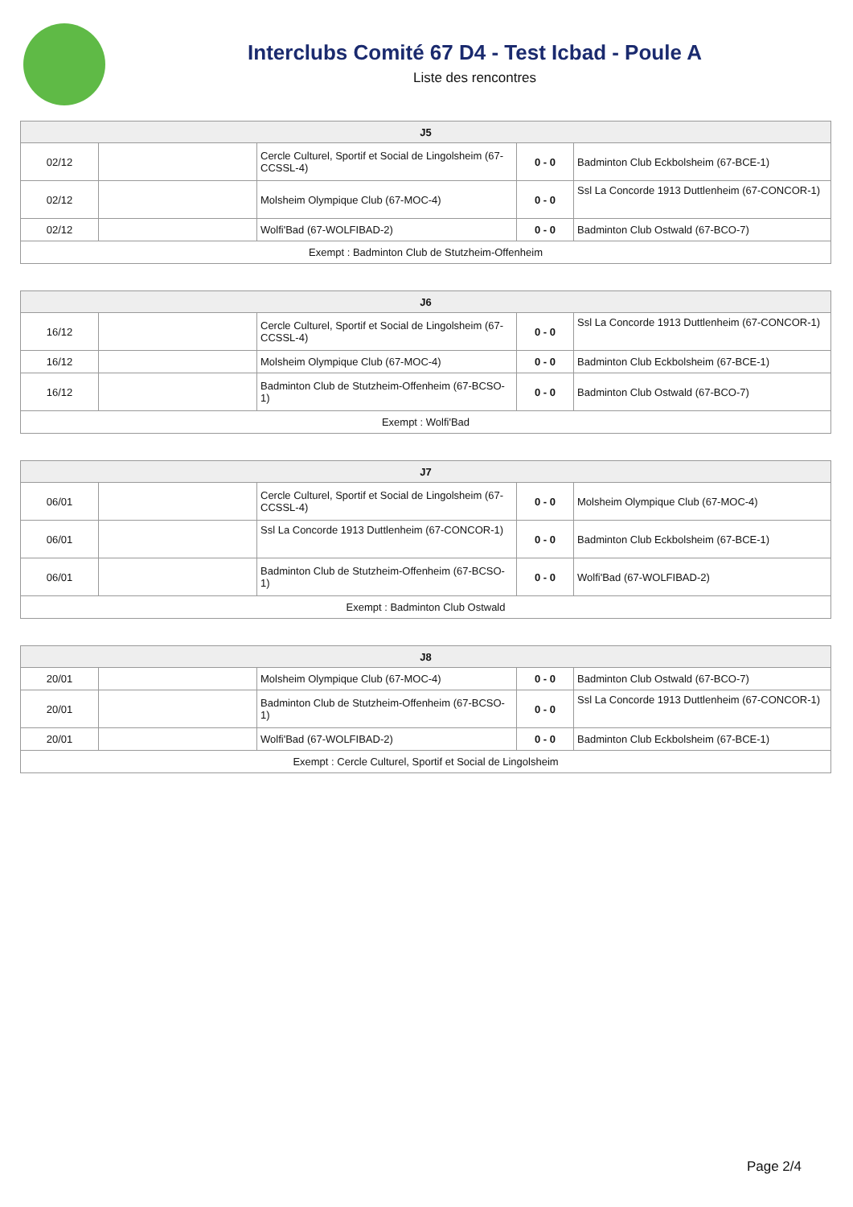Interclubs Comité 67 D4 - Test Icbad - Poule A
Liste des rencontres
| J5 | | | | |
| --- | --- | --- | --- | --- |
| 02/12 | | Cercle Culturel, Sportif et Social de Lingolsheim (67-CCSSL-4) | 0 - 0 | Badminton Club Eckbolsheim (67-BCE-1) |
| 02/12 | | Molsheim Olympique Club (67-MOC-4) | 0 - 0 | Ssl La Concorde 1913 Duttlenheim (67-CONCOR-1) |
| 02/12 | | Wolfi'Bad (67-WOLFIBAD-2) | 0 - 0 | Badminton Club Ostwald (67-BCO-7) |
| Exempt : Badminton Club de Stutzheim-Offenheim | | | | |
| J6 | | | | |
| --- | --- | --- | --- | --- |
| 16/12 | | Cercle Culturel, Sportif et Social de Lingolsheim (67-CCSSL-4) | 0 - 0 | Ssl La Concorde 1913 Duttlenheim (67-CONCOR-1) |
| 16/12 | | Molsheim Olympique Club (67-MOC-4) | 0 - 0 | Badminton Club Eckbolsheim (67-BCE-1) |
| 16/12 | | Badminton Club de Stutzheim-Offenheim (67-BCSO-1) | 0 - 0 | Badminton Club Ostwald (67-BCO-7) |
| Exempt : Wolfi'Bad | | | | |
| J7 | | | | |
| --- | --- | --- | --- | --- |
| 06/01 | | Cercle Culturel, Sportif et Social de Lingolsheim (67-CCSSL-4) | 0 - 0 | Molsheim Olympique Club (67-MOC-4) |
| 06/01 | | Ssl La Concorde 1913 Duttlenheim (67-CONCOR-1) | 0 - 0 | Badminton Club Eckbolsheim (67-BCE-1) |
| 06/01 | | Badminton Club de Stutzheim-Offenheim (67-BCSO-1) | 0 - 0 | Wolfi'Bad (67-WOLFIBAD-2) |
| Exempt : Badminton Club Ostwald | | | | |
| J8 | | | | |
| --- | --- | --- | --- | --- |
| 20/01 | | Molsheim Olympique Club (67-MOC-4) | 0 - 0 | Badminton Club Ostwald (67-BCO-7) |
| 20/01 | | Badminton Club de Stutzheim-Offenheim (67-BCSO-1) | 0 - 0 | Ssl La Concorde 1913 Duttlenheim (67-CONCOR-1) |
| 20/01 | | Wolfi'Bad (67-WOLFIBAD-2) | 0 - 0 | Badminton Club Eckbolsheim (67-BCE-1) |
| Exempt : Cercle Culturel, Sportif et Social de Lingolsheim | | | | |
Page 2/4